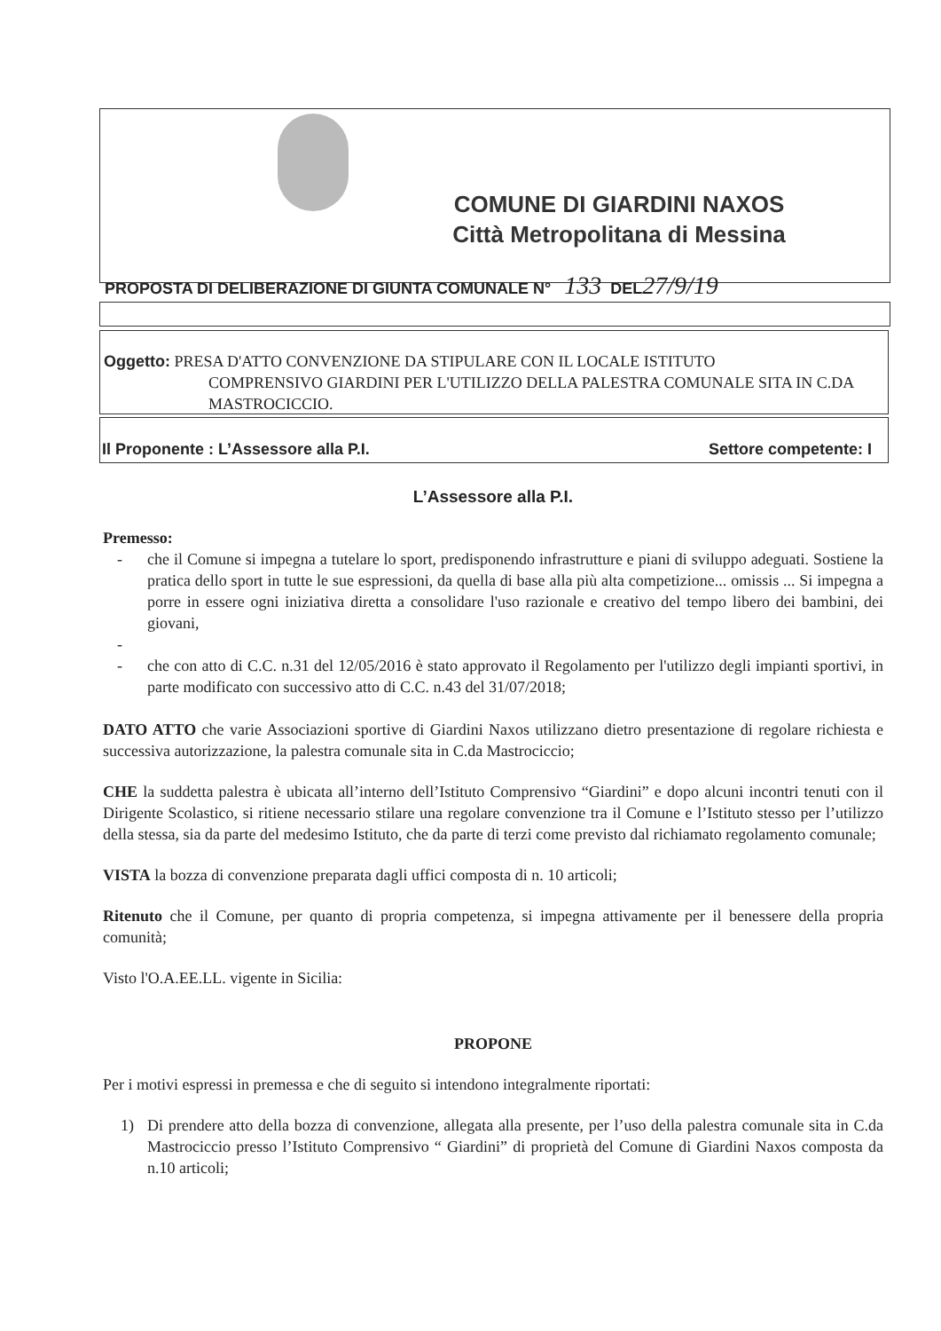COMUNE DI GIARDINI NAXOS
Città Metropolitana di Messina
PROPOSTA DI DELIBERAZIONE DI GIUNTA COMUNALE N° 133 DEL27/9/19
Oggetto: PRESA D'ATTO CONVENZIONE DA STIPULARE CON IL LOCALE ISTITUTO
COMPRENSIVO GIARDINI PER L'UTILIZZO DELLA PALESTRA COMUNALE SITA IN C.DA MASTROCICCIO.
Il Proponente : L’Assessore alla P.I. Settore competente: I
L’Assessore alla P.I.
Premesso:
- che il Comune si impegna a tutelare lo sport, predisponendo infrastrutture e piani di sviluppo adeguati. Sostiene la pratica dello sport in tutte le sue espressioni, da quella di base alla più alta competizione... omissis ... Si impegna a porre in essere ogni iniziativa diretta a consolidare l'uso razionale e creativo del tempo libero dei bambini, dei giovani,
- - che con atto di C.C. n.31 del 12/05/2016 è stato approvato il Regolamento per l'utilizzo degli impianti sportivi, in parte modificato con successivo atto di C.C. n.43 del 31/07/2018;
DATO ATTO che varie Associazioni sportive di Giardini Naxos utilizzano dietro presentazione di regolare richiesta e successiva autorizzazione, la palestra comunale sita in C.da Mastrociccio;
CHE la suddetta palestra è ubicata all’interno dell’Istituto Comprensivo “Giardini” e dopo alcuni incontri tenuti con il Dirigente Scolastico, si ritiene necessario stilare una regolare convenzione tra il Comune e l’Istituto stesso per l’utilizzo della stessa, sia da parte del medesimo Istituto, che da parte di terzi come previsto dal richiamato regolamento comunale;
VISTA la bozza di convenzione preparata dagli uffici composta di n. 10 articoli;
Ritenuto che il Comune, per quanto di propria competenza, si impegna attivamente per il benessere della propria comunità;
Visto l'O.A.EE.LL. vigente in Sicilia:
PROPONE
Per i motivi espressi in premessa e che di seguito si intendono integralmente riportati:
1) Di prendere atto della bozza di convenzione, allegata alla presente, per l’uso della palestra comunale sita in C.da Mastrociccio presso l’Istituto Comprensivo “ Giardini” di proprietà del Comune di Giardini Naxos composta da n.10 articoli;